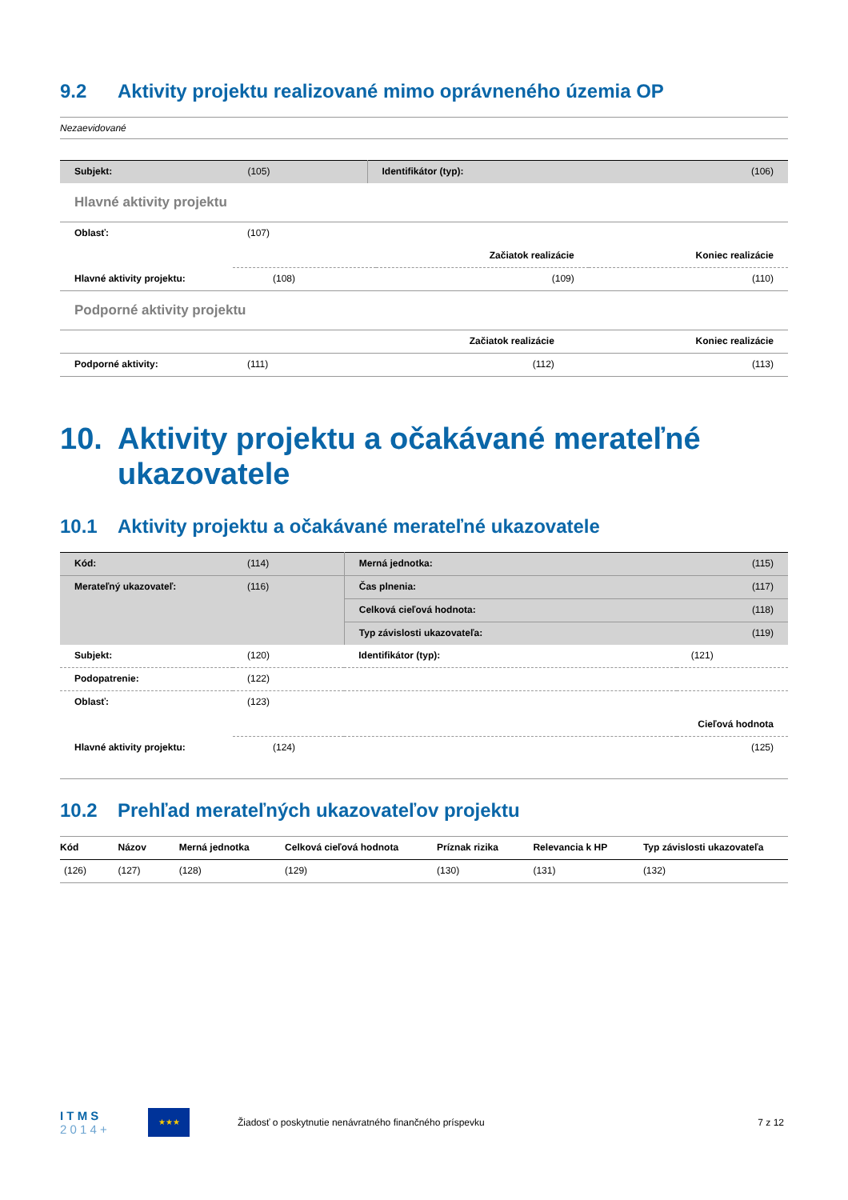9.2 Aktivity projektu realizované mimo oprávneného územia OP
Nezaevidované
| Subjekt: | (105) | Identifikátor (typ): | (106) |
Hlavné aktivity projektu
| Oblasť: | (107) | | |
| | | Začiatok realizácie | Koniec realizácie |
| Hlavné aktivity projektu: | (108) | (109) | (110) |
Podporné aktivity projektu
| | | Začiatok realizácie | Koniec realizácie |
| Podporné aktivity: | (111) | (112) | (113) |
10. Aktivity projektu a očakávané merateľné ukazovatele
10.1 Aktivity projektu a očakávané merateľné ukazovatele
| Kód: | (114) | Merná jednotka: | (115) |
| Merateľný ukazovateľ: | (116) | Čas plnenia: | (117) |
| | | Celková cieľová hodnota: | (118) |
| | | Typ závislosti ukazovateľa: | (119) |
| Subjekt: | (120) | Identifikátor (typ): | (121) |
| Podopatrenie: | (122) | | |
| Oblasť: | (123) | | |
| | Cieľová hodnota | | |
| Hlavné aktivity projektu: | (124) | | (125) |
10.2 Prehľad merateľných ukazovateľov projektu
| Kód | Názov | Merná jednotka | Celková cieľová hodnota | Príznak rizika | Relevancia k HP | Typ závislosti ukazovateľa |
| --- | --- | --- | --- | --- | --- | --- |
| (126) | (127) | (128) | (129) | (130) | (131) | (132) |
I T M S
2 0 1 4 +
★★★
Žiadosť o poskytnutie nenávratného finančného príspevku
7 z 12